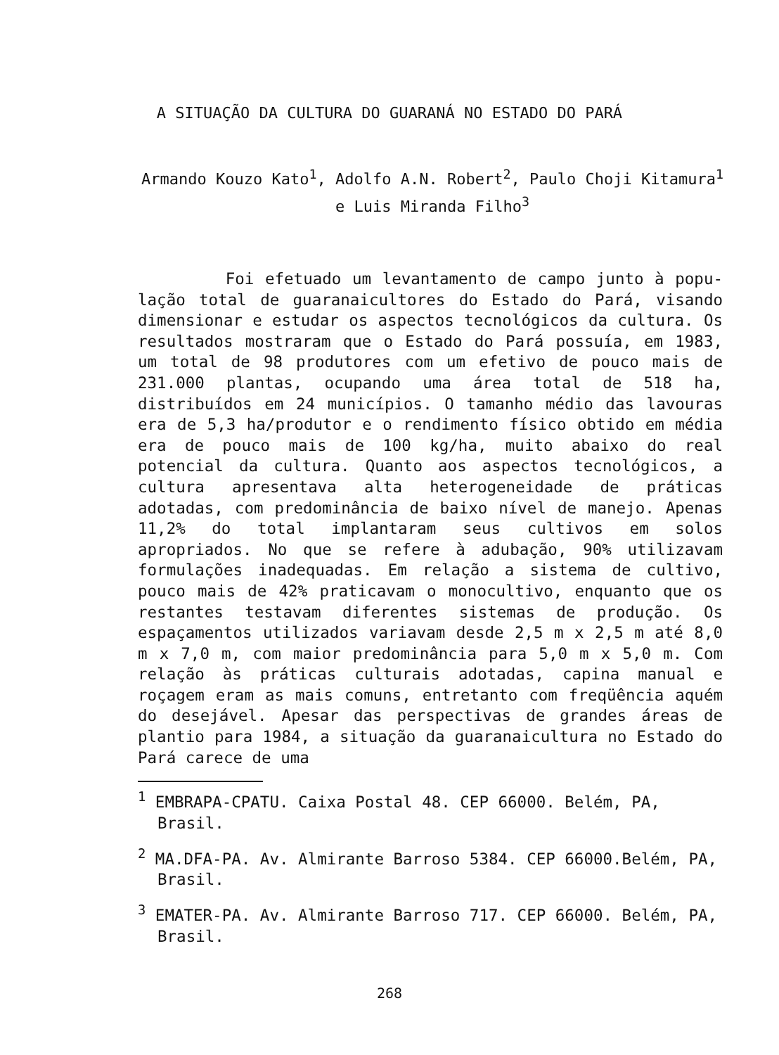A SITUAÇÃO DA CULTURA DO GUARANÁ NO ESTADO DO PARÁ
Armando Kouzo Kato<sup>1</sup>, Adolfo A.N. Robert<sup>2</sup>, Paulo Choji Kitamura<sup>1</sup> e Luis Miranda Filho<sup>3</sup>
Foi efetuado um levantamento de campo junto à popu­lação total de guaranaicultores do Estado do Pará, visando dimensionar e estudar os aspectos tecnológicos da cultura. Os resultados mostraram que o Estado do Pará possuía, em 1983, um total de 98 produtores com um efetivo de pouco mais de 231.000 plantas, ocupando uma área total de 518 ha, distribuídos em 24 municípios. O tamanho médio das lavouras era de 5,3 ha/produtor e o rendimento físico obtido em média era de pouco mais de 100 kg/ha, muito abaixo do real potencial da cultura. Quanto aos aspectos tecnológicos, a cultura apresentava alta heterogeneidade de práticas adotadas, com predominância de baixo nível de manejo. Apenas 11,2% do total implantaram seus cultivos em solos apropriados. No que se refere à adubação, 90% utilizavam formulações inadequadas. Em relação a sistema de cultivo, pouco mais de 42% praticavam o monocultivo, enquanto que os restantes testavam diferentes sistemas de produção. Os espaçamentos utilizados variavam desde 2,5 m x 2,5 m até 8,0 m x 7,0 m, com maior predominância para 5,0 m x 5,0 m. Com relação às práticas culturais adotadas, capina manual e roçagem eram as mais comuns, entretanto com freqüência aquém do desejável. Apesar das perspectivas de grandes áreas de plantio para 1984, a situação da guaranaicultura no Estado do Pará carece de uma
<sup>1</sup> EMBRAPA-CPATU. Caixa Postal 48. CEP 66000. Belém, PA, Brasil.
<sup>2</sup> MA.DFA-PA. Av. Almirante Barroso 5384. CEP 66000.Belém, PA, Brasil.
<sup>3</sup> EMATER-PA. Av. Almirante Barroso 717. CEP 66000. Belém, PA, Brasil.
268